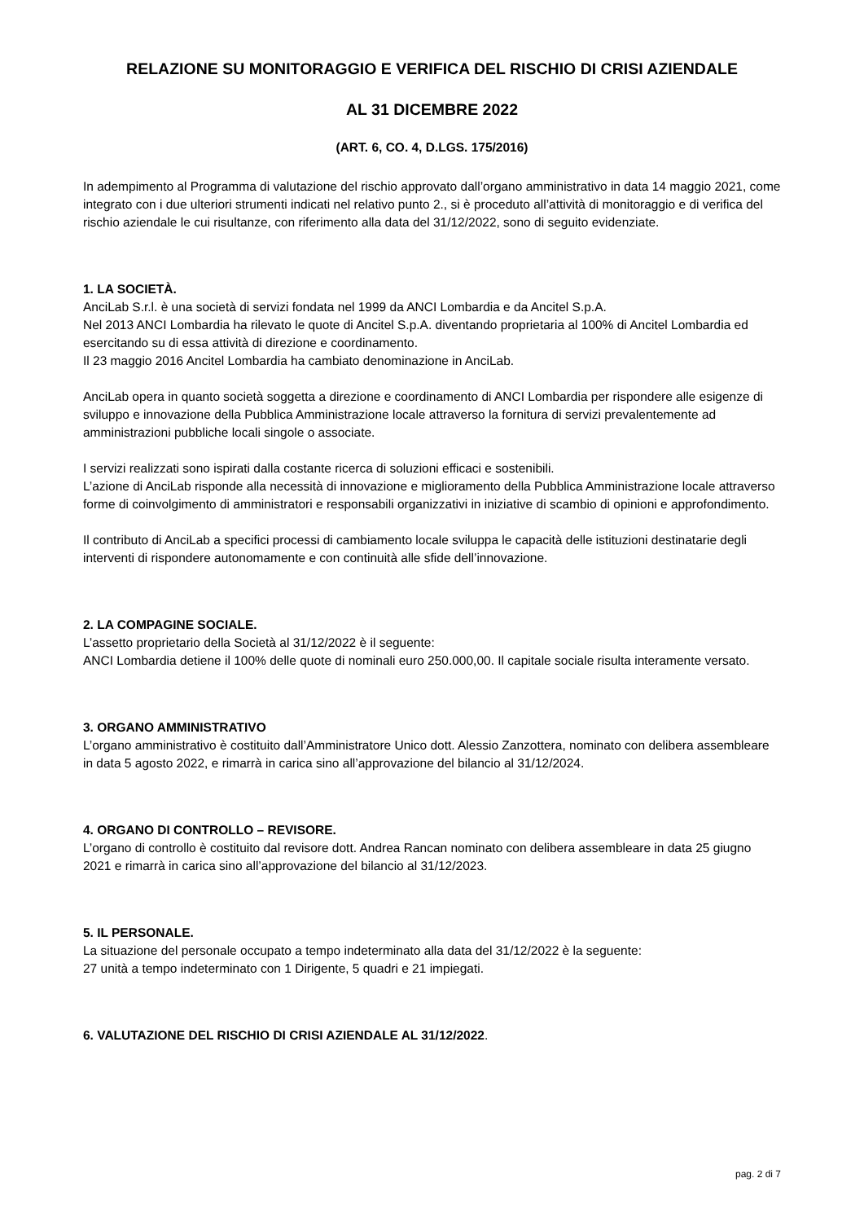RELAZIONE SU MONITORAGGIO E VERIFICA DEL RISCHIO DI CRISI AZIENDALE
AL 31 DICEMBRE 2022
(ART. 6, CO. 4, D.LGS. 175/2016)
In adempimento al Programma di valutazione del rischio approvato dall’organo amministrativo in data 14 maggio 2021, come integrato con i due ulteriori strumenti indicati nel relativo punto 2., si è proceduto all’attività di monitoraggio e di verifica del rischio aziendale le cui risultanze, con riferimento alla data del 31/12/2022, sono di seguito evidenziate.
1. LA SOCIETÀ.
AnciLab S.r.l. è una società di servizi fondata nel 1999 da ANCI Lombardia e da Ancitel S.p.A.
Nel 2013 ANCI Lombardia ha rilevato le quote di Ancitel S.p.A. diventando proprietaria al 100% di Ancitel Lombardia ed esercitando su di essa attività di direzione e coordinamento.
Il 23 maggio 2016 Ancitel Lombardia ha cambiato denominazione in AnciLab.
AnciLab opera in quanto società soggetta a direzione e coordinamento di ANCI Lombardia per rispondere alle esigenze di sviluppo e innovazione della Pubblica Amministrazione locale attraverso la fornitura di servizi prevalentemente ad amministrazioni pubbliche locali singole o associate.
I servizi realizzati sono ispirati dalla costante ricerca di soluzioni efficaci e sostenibili.
L’azione di AnciLab risponde alla necessità di innovazione e miglioramento della Pubblica Amministrazione locale attraverso forme di coinvolgimento di amministratori e responsabili organizzativi in iniziative di scambio di opinioni e approfondimento.
Il contributo di AnciLab a specifici processi di cambiamento locale sviluppa le capacità delle istituzioni destinatarie degli interventi di rispondere autonomamente e con continuità alle sfide dell’innovazione.
2. LA COMPAGINE SOCIALE.
L’assetto proprietario della Società al 31/12/2022 è il seguente:
ANCI Lombardia detiene il 100% delle quote di nominali euro 250.000,00. Il capitale sociale risulta interamente versato.
3. ORGANO AMMINISTRATIVO
L’organo amministrativo è costituito dall’Amministratore Unico dott. Alessio Zanzottera, nominato con delibera assembleare in data 5 agosto 2022, e rimarrà in carica sino all’approvazione del bilancio al 31/12/2024.
4. ORGANO DI CONTROLLO – REVISORE.
L’organo di controllo è costituito dal revisore dott. Andrea Rancan nominato con delibera assembleare in data 25 giugno 2021 e rimarrà in carica sino all’approvazione del bilancio al 31/12/2023.
5. IL PERSONALE.
La situazione del personale occupato a tempo indeterminato alla data del 31/12/2022 è la seguente:
27 unità a tempo indeterminato con 1 Dirigente, 5 quadri e 21 impiegati.
6. VALUTAZIONE DEL RISCHIO DI CRISI AZIENDALE AL 31/12/2022.
pag. 2 di 7